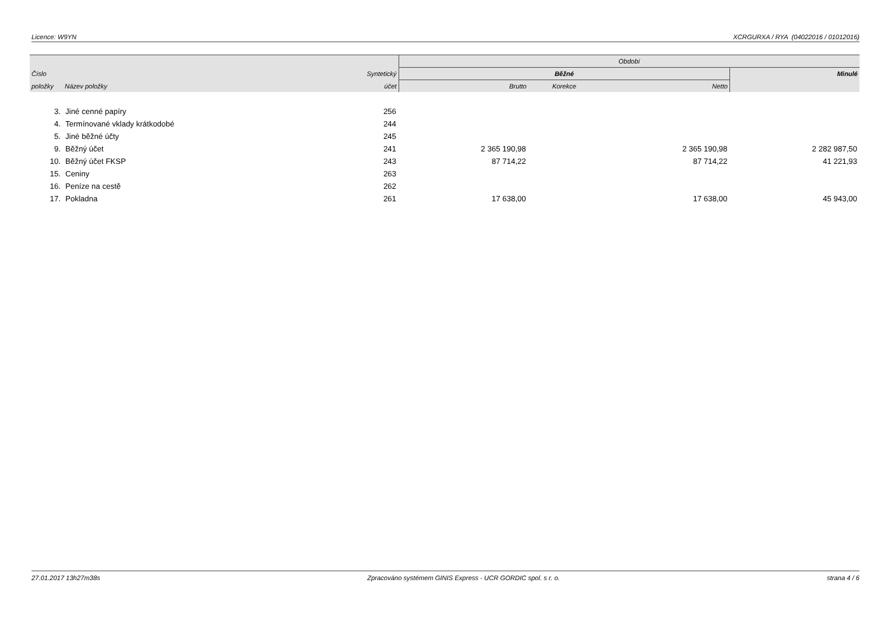Licence: W9YN XCRGURXA / RYA (04022016 / 01012016)
| | | | Období | | | |
| --- | --- | --- | --- | --- | --- | --- |
| Číslo | | Syntetický | Běžné | | | Minulé |
| položky | Název položky | účet | Brutto | Korekce | Netto | |
| 3. | Jiné cenné papíry | 256 | | | | |
| 4. | Termínované vklady krátkodobé | 244 | | | | |
| 5. | Jiné běžné účty | 245 | | | | |
| 9. | Běžný účet | 241 | 2 365 190,98 | | 2 365 190,98 | 2 282 987,50 |
| 10. | Běžný účet FKSP | 243 | 87 714,22 | | 87 714,22 | 41 221,93 |
| 15. | Ceniny | 263 | | | | |
| 16. | Peníze na cestě | 262 | | | | |
| 17. | Pokladna | 261 | 17 638,00 | | 17 638,00 | 45 943,00 |
27.01.2017 13h27m38s Zpracováno systémem GINIS Express - UCR GORDIC spol. s r. o. strana 4 / 6